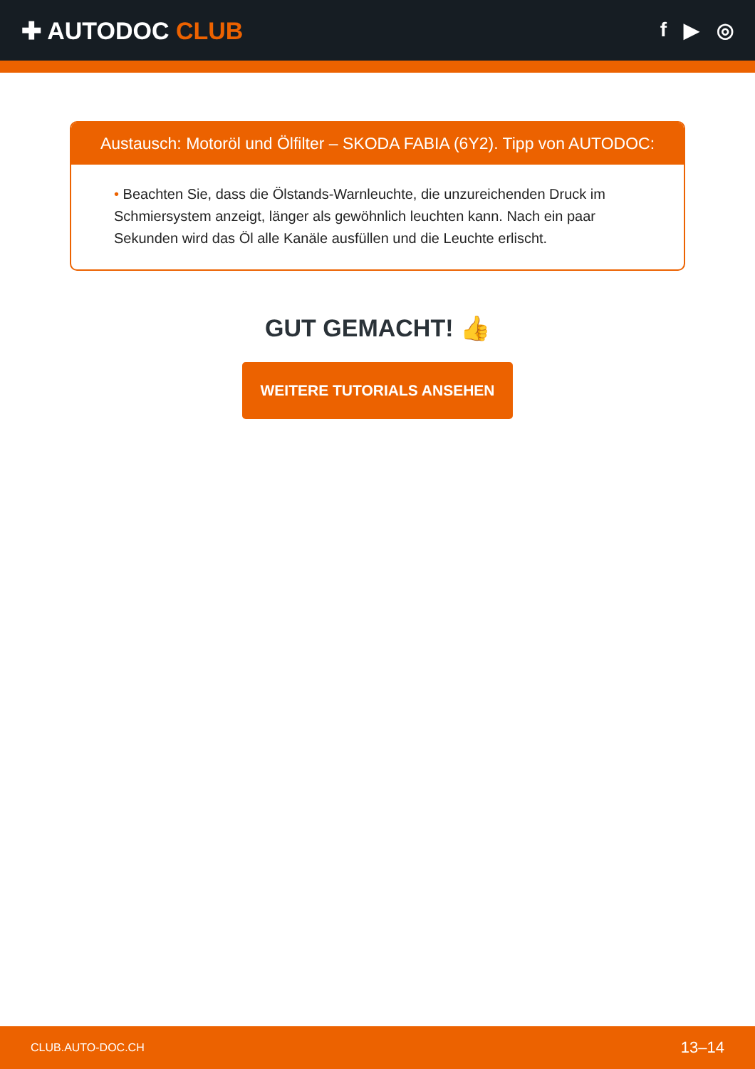✚ AUTODOC CLUB
f ▶ ◎
Austausch: Motoröl und Ölfilter – SKODA FABIA (6Y2). Tipp von AUTODOC:
• Beachten Sie, dass die Ölstands-Warnleuchte, die unzureichenden Druck im Schmiersystem anzeigt, länger als gewöhnlich leuchten kann. Nach ein paar Sekunden wird das Öl alle Kanäle ausfüllen und die Leuchte erlischt.
GUT GEMACHT! 👍
WEITERE TUTORIALS ANSEHEN
CLUB.AUTO-DOC.CH 13–14